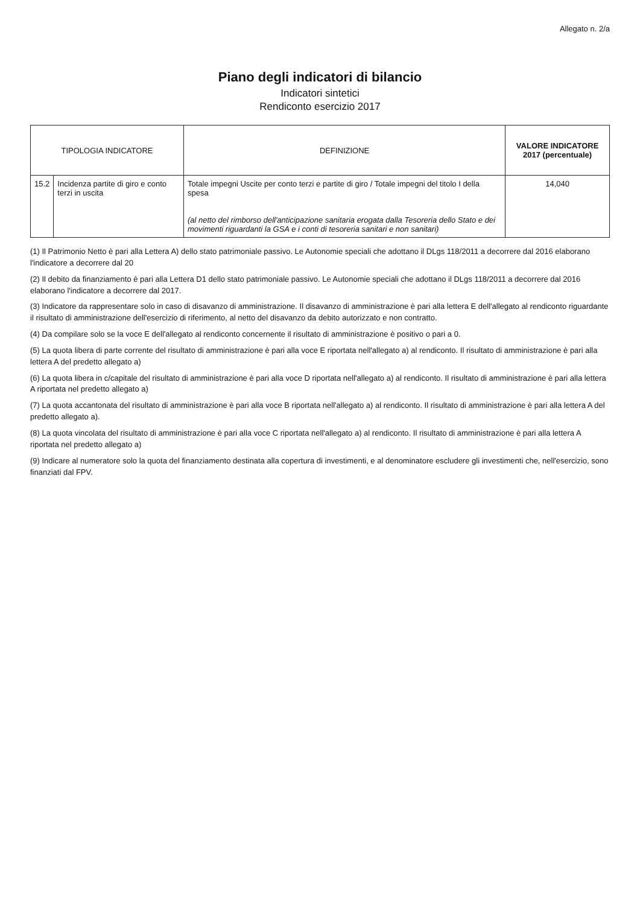Allegato n. 2/a
Piano degli indicatori di bilancio
Indicatori sintetici
Rendiconto esercizio 2017
| TIPOLOGIA INDICATORE | | DEFINIZIONE | VALORE INDICATORE 2017 (percentuale) |
| --- | --- | --- | --- |
| 15.2 | Incidenza partite di giro e conto terzi in uscita | Totale impegni Uscite per conto terzi e partite di giro / Totale impegni del titolo I della spesa (al netto del rimborso dell'anticipazione sanitaria erogata dalla Tesoreria dello Stato e dei movimenti riguardanti la GSA e i conti di tesoreria sanitari e non sanitari) | 14,040 |
(1) Il Patrimonio Netto è pari alla Lettera A) dello stato patrimoniale passivo. Le Autonomie speciali che adottano il DLgs 118/2011 a decorrere dal 2016 elaborano l'indicatore a decorrere dal 20
(2) Il debito da finanziamento è pari alla Lettera D1 dello stato patrimoniale passivo. Le Autonomie speciali che adottano il DLgs 118/2011 a decorrere dal 2016 elaborano l'indicatore a decorrere dal 2017.
(3) Indicatore da rappresentare solo in caso di disavanzo di amministrazione. Il disavanzo di amministrazione è pari alla lettera E dell'allegato al rendiconto riguardante il risultato di amministrazione dell'esercizio di riferimento, al netto del disavanzo da debito autorizzato e non contratto.
(4) Da compilare solo se la voce E dell'allegato al rendiconto concernente il risultato di amministrazione è positivo o pari a 0.
(5) La quota libera di parte corrente del risultato di amministrazione è pari alla voce E riportata nell'allegato a) al rendiconto. Il risultato di amministrazione è pari alla lettera A del predetto allegato a)
(6) La quota libera in c/capitale del risultato di amministrazione è pari alla voce D riportata nell'allegato a) al rendiconto. Il risultato di amministrazione è pari alla lettera A riportata nel predetto allegato a)
(7) La quota accantonata del risultato di amministrazione è pari alla voce B riportata nell'allegato a) al rendiconto. Il risultato di amministrazione è pari alla lettera A del predetto allegato a).
(8) La quota vincolata del risultato di amministrazione è pari alla voce C riportata nell'allegato a) al rendiconto. Il risultato di amministrazione è pari alla lettera A riportata nel predetto allegato a)
(9) Indicare al numeratore solo la quota del finanziamento destinata alla copertura di investimenti, e al denominatore escludere gli investimenti che, nell'esercizio, sono finanziati dal FPV.